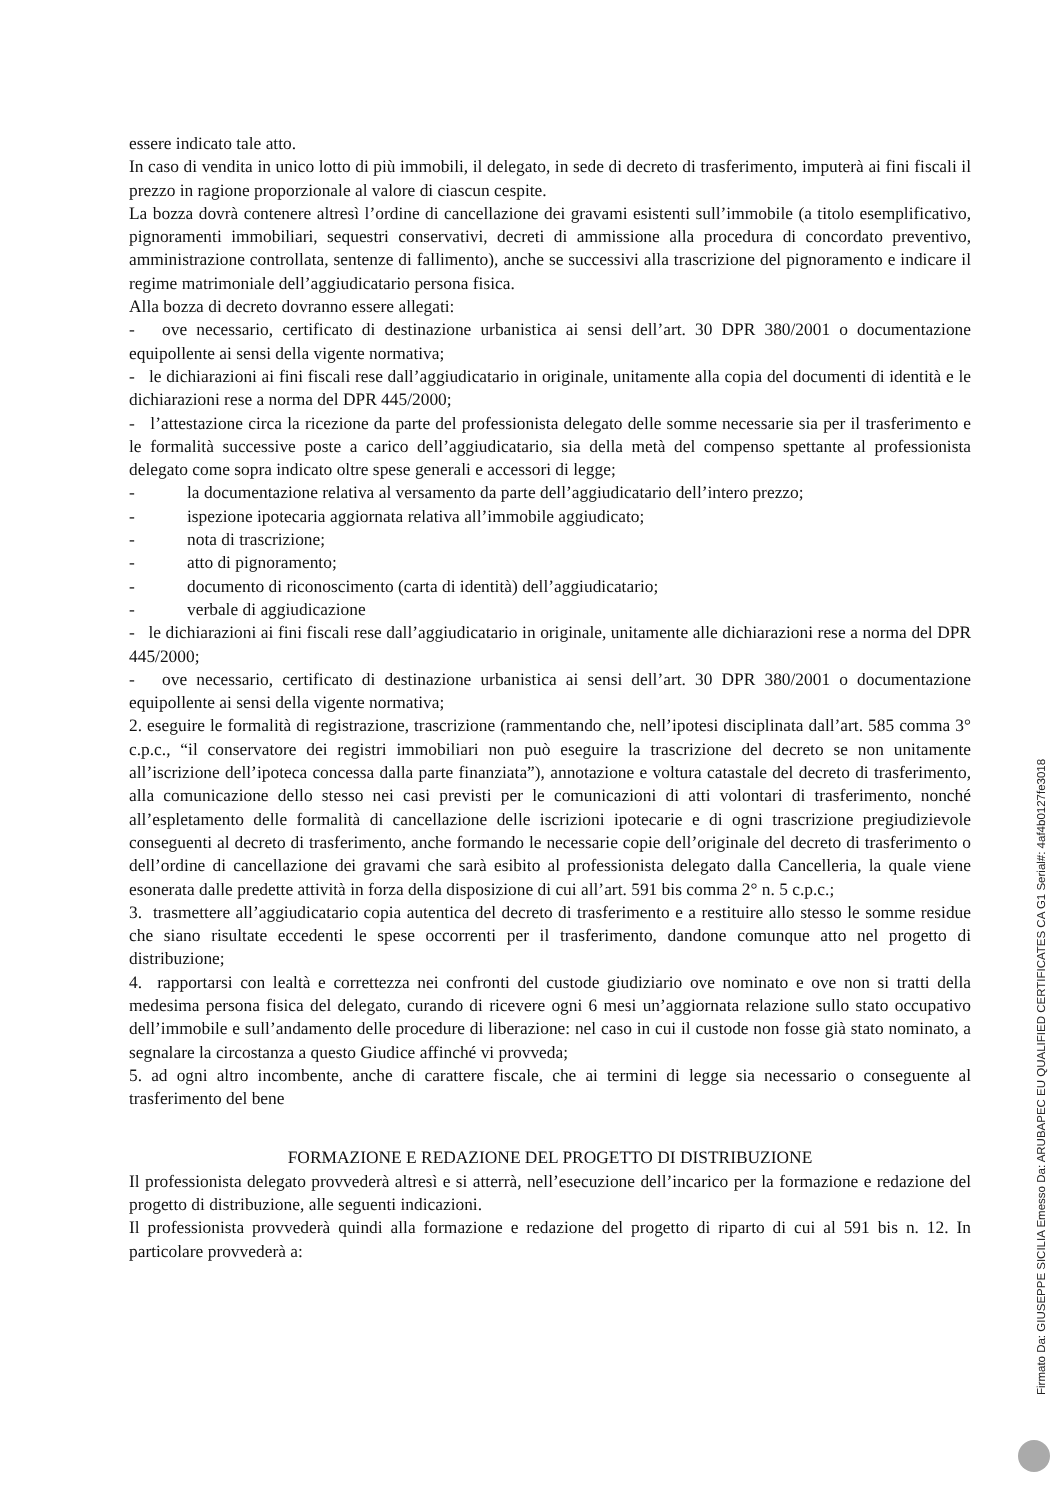essere indicato tale atto.
In caso di vendita in unico lotto di più immobili, il delegato, in sede di decreto di trasferimento, imputerà ai fini fiscali il prezzo in ragione proporzionale al valore di ciascun cespite.
La bozza dovrà contenere altresì l’ordine di cancellazione dei gravami esistenti sull’immobile (a titolo esemplificativo, pignoramenti immobiliari, sequestri conservativi, decreti di ammissione alla procedura di concordato preventivo, amministrazione controllata, sentenze di fallimento), anche se successivi alla trascrizione del pignoramento e indicare il regime matrimoniale dell’aggiudicatario persona fisica.
Alla bozza di decreto dovranno essere allegati:
- ove necessario, certificato di destinazione urbanistica ai sensi dell’art. 30 DPR 380/2001 o documentazione equipollente ai sensi della vigente normativa;
- le dichiarazioni ai fini fiscali rese dall’aggiudicatario in originale, unitamente alla copia del documenti di identità e le dichiarazioni rese a norma del DPR 445/2000;
- l’attestazione circa la ricezione da parte del professionista delegato delle somme necessarie sia per il trasferimento e le formalità successive poste a carico dell’aggiudicatario, sia della metà del compenso spettante al professionista delegato come sopra indicato oltre spese generali e accessori di legge;
- la documentazione relativa al versamento da parte dell’aggiudicatario dell’intero prezzo;
- ispezione ipotecaria aggiornata relativa all’immobile aggiudicato;
- nota di trascrizione;
- atto di pignoramento;
- documento di riconoscimento (carta di identità) dell’aggiudicatario;
- verbale di aggiudicazione
- le dichiarazioni ai fini fiscali rese dall’aggiudicatario in originale, unitamente alle dichiarazioni rese a norma del DPR 445/2000;
- ove necessario, certificato di destinazione urbanistica ai sensi dell’art. 30 DPR 380/2001 o documentazione equipollente ai sensi della vigente normativa;
2. eseguire le formalità di registrazione, trascrizione (rammentando che, nell’ipotesi disciplinata dall’art. 585 comma 3° c.p.c., “il conservatore dei registri immobiliari non può eseguire la trascrizione del decreto se non unitamente all’iscrizione dell’ipoteca concessa dalla parte finanziata”), annotazione e voltura catastale del decreto di trasferimento, alla comunicazione dello stesso nei casi previsti per le comunicazioni di atti volontari di trasferimento, nonché all’espletamento delle formalità di cancellazione delle iscrizioni ipotecarie e di ogni trascrizione pregiudizievole conseguenti al decreto di trasferimento, anche formando le necessarie copie dell’originale del decreto di trasferimento o dell’ordine di cancellazione dei gravami che sarà esibito al professionista delegato dalla Cancelleria, la quale viene esonerata dalle predette attività in forza della disposizione di cui all’art. 591 bis comma 2° n. 5 c.p.c.;
3. trasmettere all’aggiudicatario copia autentica del decreto di trasferimento e a restituire allo stesso le somme residue che siano risultate eccedenti le spese occorrenti per il trasferimento, dandone comunque atto nel progetto di distribuzione;
4. rapportarsi con lealtà e correttezza nei confronti del custode giudiziario ove nominato e ove non si tratti della medesima persona fisica del delegato, curando di ricevere ogni 6 mesi un’aggiornata relazione sullo stato occupativo dell’immobile e sull’andamento delle procedure di liberazione: nel caso in cui il custode non fosse già stato nominato, a segnalare la circostanza a questo Giudice affinché vi provveda;
5. ad ogni altro incombente, anche di carattere fiscale, che ai termini di legge sia necessario o conseguente al trasferimento del bene
FORMAZIONE E REDAZIONE DEL PROGETTO DI DISTRIBUZIONE
Il professionista delegato provvederà altresì e si atterrà, nell’esecuzione dell’incarico per la formazione e redazione del progetto di distribuzione, alle seguenti indicazioni.
Il professionista provvederà quindi alla formazione e redazione del progetto di riparto di cui al 591 bis n. 12. In particolare provvederà a:
Firmato Da: GIUSEPPE SICILIA Emesso Da: ARUBAPEC EU QUALIFIED CERTIFICATES CA G1 Serial#: 4af4b0127fe3018